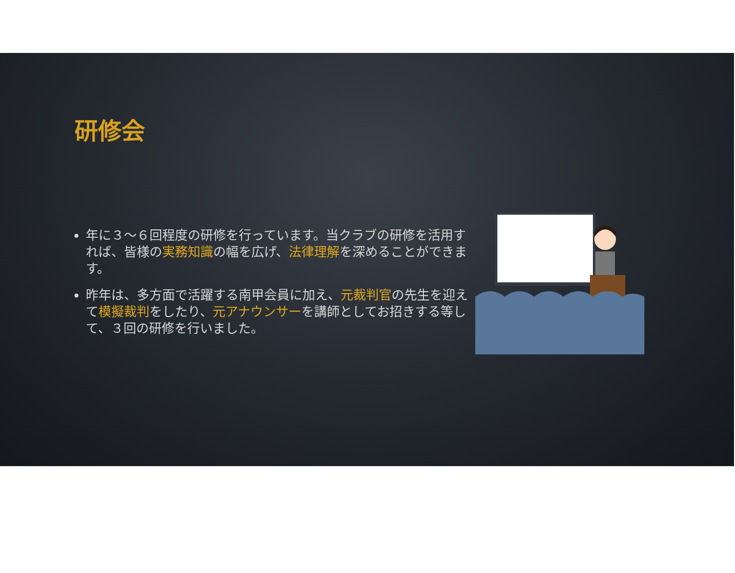研修会
年に３～６回程度の研修を行っています。当クラブの研修を活用すれば、皆様の実務知識の幅を広げ、法律理解を深めることができます。
昨年は、多方面で活躍する南甲会員に加え、元裁判官の先生を迎えて模擬裁判をしたり、元アナウンサーを講師としてお招きする等して、３回の研修を行いました。